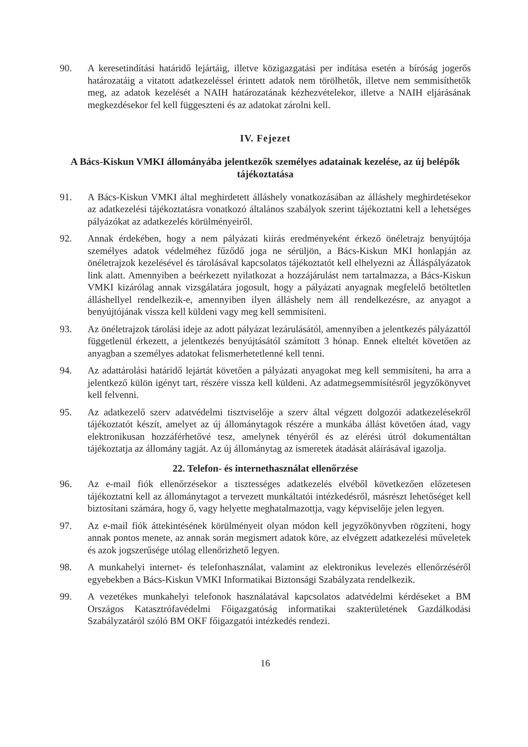90. A keresetindítási határidő lejártáig, illetve közigazgatási per indítása esetén a bíróság jogerős határozatáig a vitatott adatkezeléssel érintett adatok nem törölhetők, illetve nem semmisíthetők meg, az adatok kezelését a NAIH határozatának kézhezvételekor, illetve a NAIH eljárásának megkezdésekor fel kell függeszteni és az adatokat zárolni kell.
IV. Fejezet
A Bács-Kiskun VMKI állományába jelentkezők személyes adatainak kezelése, az új belépők tájékoztatása
91. A Bács-Kiskun VMKI által meghirdetett álláshely vonatkozásában az álláshely meghirdetésekor az adatkezelési tájékoztatásra vonatkozó általános szabályok szerint tájékoztatni kell a lehetséges pályázókat az adatkezelés körülményeiről.
92. Annak érdekében, hogy a nem pályázati kiírás eredményeként érkező önéletrajz benyújtója személyes adatok védelméhez fűződő joga ne sérüljön, a Bács-Kiskun MKI honlapján az önéletrajzok kezelésével és tárolásával kapcsolatos tájékoztatót kell elhelyezni az Álláspályázatok link alatt. Amennyiben a beérkezett nyilatkozat a hozzájárulást nem tartalmazza, a Bács-Kiskun VMKI kizárólag annak vizsgálatára jogosult, hogy a pályázati anyagnak megfelelő betöltetlen álláshellyel rendelkezik-e, amennyiben ilyen álláshely nem áll rendelkezésre, az anyagot a benyújtójának vissza kell küldeni vagy meg kell semmisíteni.
93. Az önéletrajzok tárolási ideje az adott pályázat lezárulásától, amennyiben a jelentkezés pályázattól függetlenül érkezett, a jelentkezés benyújtásától számított 3 hónap. Ennek elteltét követően az anyagban a személyes adatokat felismerhetetlenné kell tenni.
94. Az adattárolási határidő lejártát követően a pályázati anyagokat meg kell semmisíteni, ha arra a jelentkező külön igényt tart, részére vissza kell küldeni. Az adatmegsemmisítésről jegyzőkönyvet kell felvenni.
95. Az adatkezelő szerv adatvédelmi tisztviselője a szerv által végzett dolgozói adatkezelésekről tájékoztatót készít, amelyet az új állománytagok részére a munkába állást követően átad, vagy elektronikusan hozzáférhetővé tesz, amelynek tényéről és az elérési útról dokumentáltan tájékoztatja az állomány tagját. Az új állománytag az ismeretek átadását aláírásával igazolja.
22. Telefon- és internethasználat ellenőrzése
96. Az e-mail fiók ellenőrzésekor a tisztességes adatkezelés elvéből következően előzetesen tájékoztatni kell az állománytagot a tervezett munkáltatói intézkedésről, másrészt lehetőséget kell biztosítani számára, hogy ő, vagy helyette meghatalmazottja, vagy képviselője jelen legyen.
97. Az e-mail fiók áttekintésének körülményeit olyan módon kell jegyzőkönyvben rögzíteni, hogy annak pontos menete, az annak során megismert adatok köre, az elvégzett adatkezelési műveletek és azok jogszerűsége utólag ellenőrizhető legyen.
98. A munkahelyi internet- és telefonhasználat, valamint az elektronikus levelezés ellenőrzéséről egyebekben a Bács-Kiskun VMKI Informatikai Biztonsági Szabályzata rendelkezik.
99. A vezetékes munkahelyi telefonok használatával kapcsolatos adatvédelmi kérdéseket a BM Országos Katasztrófavédelmi Főigazgatóság informatikai szakterületének Gazdálkodási Szabályzatáról szóló BM OKF főigazgatói intézkedés rendezi.
16